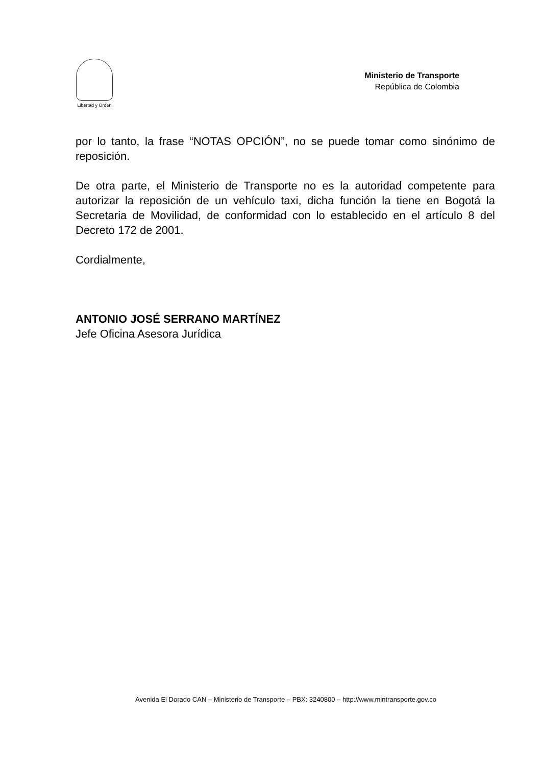Libertad y Orden
Ministerio de Transporte
República de Colombia
por lo tanto, la frase “NOTAS OPCIÓN”, no se puede tomar como sinónimo de reposición.
De otra parte, el Ministerio de Transporte no es la autoridad competente para autorizar la reposición de un vehículo taxi, dicha función la tiene en Bogotá la Secretaria de Movilidad, de conformidad con lo establecido en el artículo 8 del Decreto 172 de 2001.
Cordialmente,
ANTONIO JOSÉ SERRANO MARTÍNEZ
Jefe Oficina Asesora Jurídica
Avenida El Dorado CAN – Ministerio de Transporte – PBX: 3240800 – http://www.mintransporte.gov.co